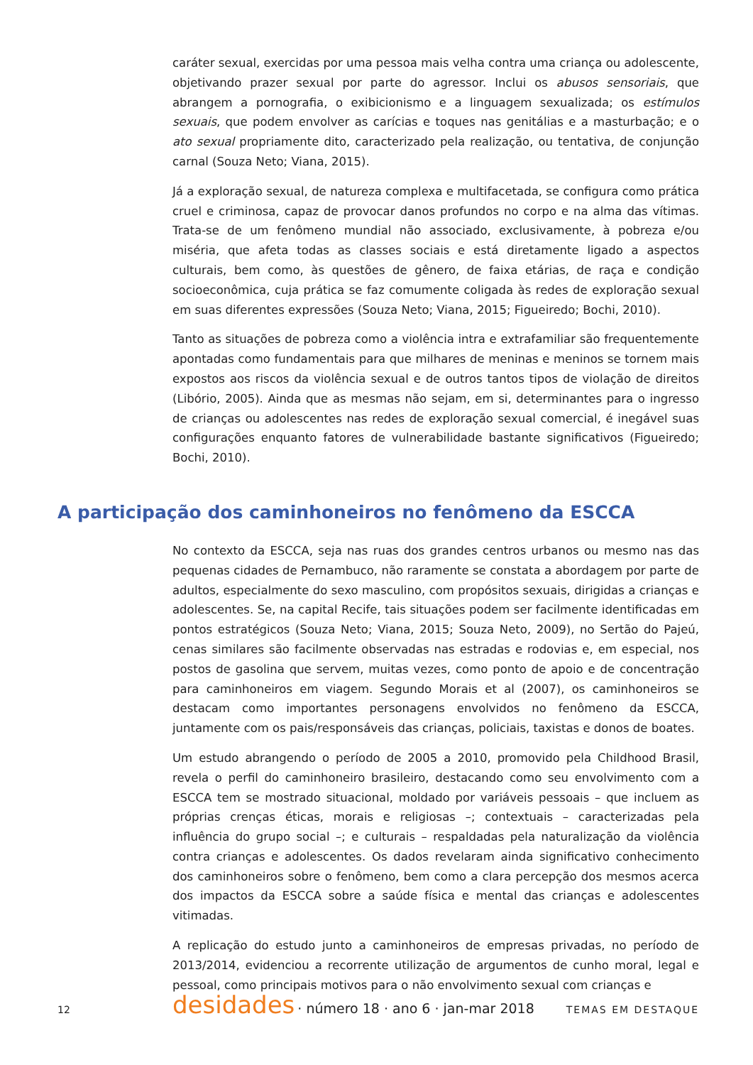caráter sexual, exercidas por uma pessoa mais velha contra uma criança ou adolescente, objetivando prazer sexual por parte do agressor. Inclui os abusos sensoriais, que abrangem a pornografia, o exibicionismo e a linguagem sexualizada; os estímulos sexuais, que podem envolver as carícias e toques nas genitálias e a masturbação; e o ato sexual propriamente dito, caracterizado pela realização, ou tentativa, de conjunção carnal (Souza Neto; Viana, 2015).
Já a exploração sexual, de natureza complexa e multifacetada, se configura como prática cruel e criminosa, capaz de provocar danos profundos no corpo e na alma das vítimas. Trata-se de um fenômeno mundial não associado, exclusivamente, à pobreza e/ou miséria, que afeta todas as classes sociais e está diretamente ligado a aspectos culturais, bem como, às questões de gênero, de faixa etárias, de raça e condição socioeconômica, cuja prática se faz comumente coligada às redes de exploração sexual em suas diferentes expressões (Souza Neto; Viana, 2015; Figueiredo; Bochi, 2010).
Tanto as situações de pobreza como a violência intra e extrafamiliar são frequentemente apontadas como fundamentais para que milhares de meninas e meninos se tornem mais expostos aos riscos da violência sexual e de outros tantos tipos de violação de direitos (Libório, 2005). Ainda que as mesmas não sejam, em si, determinantes para o ingresso de crianças ou adolescentes nas redes de exploração sexual comercial, é inegável suas configurações enquanto fatores de vulnerabilidade bastante significativos (Figueiredo; Bochi, 2010).
A participação dos caminhoneiros no fenômeno da ESCCA
No contexto da ESCCA, seja nas ruas dos grandes centros urbanos ou mesmo nas das pequenas cidades de Pernambuco, não raramente se constata a abordagem por parte de adultos, especialmente do sexo masculino, com propósitos sexuais, dirigidas a crianças e adolescentes. Se, na capital Recife, tais situações podem ser facilmente identificadas em pontos estratégicos (Souza Neto; Viana, 2015; Souza Neto, 2009), no Sertão do Pajeú, cenas similares são facilmente observadas nas estradas e rodovias e, em especial, nos postos de gasolina que servem, muitas vezes, como ponto de apoio e de concentração para caminhoneiros em viagem. Segundo Morais et al (2007), os caminhoneiros se destacam como importantes personagens envolvidos no fenômeno da ESCCA, juntamente com os pais/responsáveis das crianças, policiais, taxistas e donos de boates.
Um estudo abrangendo o período de 2005 a 2010, promovido pela Childhood Brasil, revela o perfil do caminhoneiro brasileiro, destacando como seu envolvimento com a ESCCA tem se mostrado situacional, moldado por variáveis pessoais – que incluem as próprias crenças éticas, morais e religiosas –; contextuais – caracterizadas pela influência do grupo social –; e culturais – respaldadas pela naturalização da violência contra crianças e adolescentes. Os dados revelaram ainda significativo conhecimento dos caminhoneiros sobre o fenômeno, bem como a clara percepção dos mesmos acerca dos impactos da ESCCA sobre a saúde física e mental das crianças e adolescentes vitimadas.
A replicação do estudo junto a caminhoneiros de empresas privadas, no período de 2013/2014, evidenciou a recorrente utilização de argumentos de cunho moral, legal e pessoal, como principais motivos para o não envolvimento sexual com crianças e
12 desidades · número 18 · ano 6 · jan-mar 2018 TEMAS EM DESTAQUE